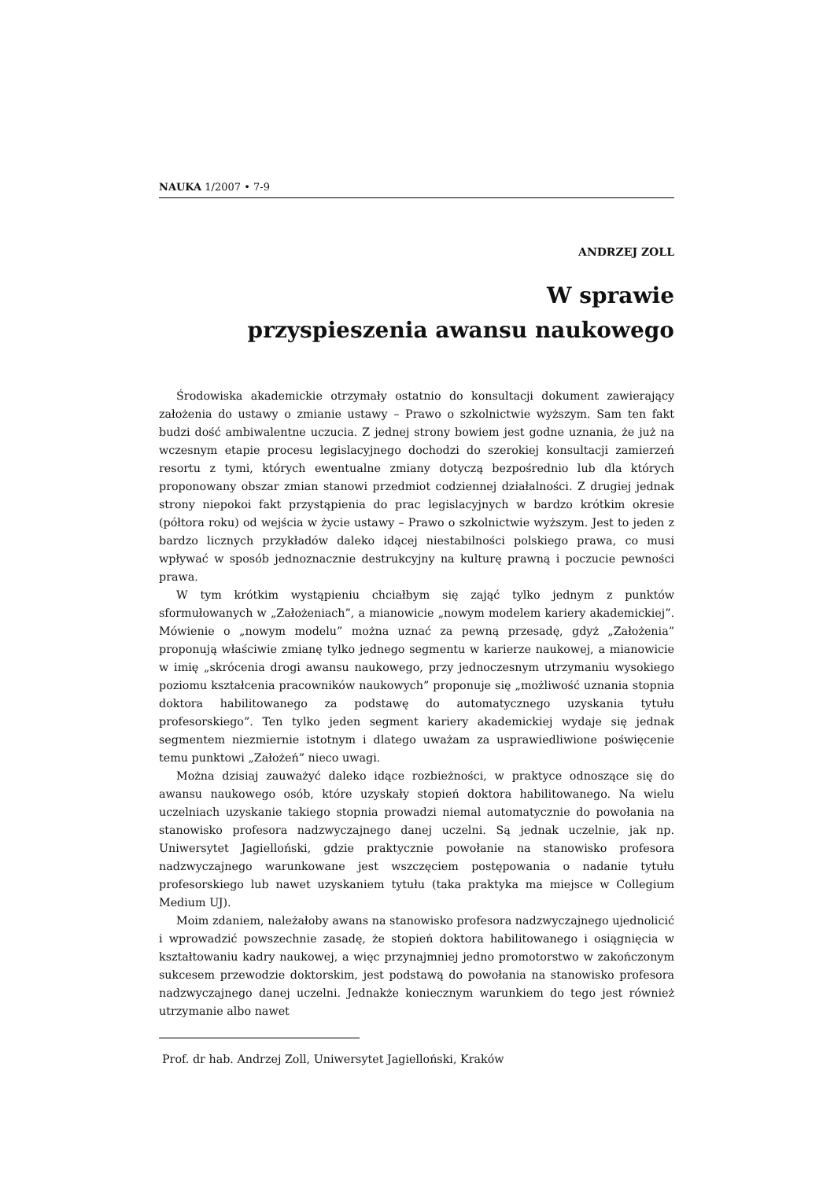NAUKA 1/2007 • 7-9
ANDRZEJ ZOLL
W sprawie
przyspieszenia awansu naukowego
Środowiska akademickie otrzymały ostatnio do konsultacji dokument zawierający założenia do ustawy o zmianie ustawy – Prawo o szkolnictwie wyższym. Sam ten fakt budzi dość ambiwalentne uczucia. Z jednej strony bowiem jest godne uznania, że już na wczesnym etapie procesu legislacyjnego dochodzi do szerokiej konsultacji zamierzeń resortu z tymi, których ewentualne zmiany dotyczą bezpośrednio lub dla których proponowany obszar zmian stanowi przedmiot codziennej działalności. Z drugiej jednak strony niepokoi fakt przystąpienia do prac legislacyjnych w bardzo krótkim okresie (półtora roku) od wejścia w życie ustawy – Prawo o szkolnictwie wyższym. Jest to jeden z bardzo licznych przykładów daleko idącej niestabilności polskiego prawa, co musi wpływać w sposób jednoznacznie destrukcyjny na kulturę prawną i poczucie pewności prawa.
W tym krótkim wystąpieniu chciałbym się zająć tylko jednym z punktów sformułowanych w „Założeniach”, a mianowicie „nowym modelem kariery akademickiej”. Mówienie o „nowym modelu” można uznać za pewną przesadę, gdyż „Założenia” proponują właściwie zmianę tylko jednego segmentu w karierze naukowej, a mianowicie w imię „skrócenia drogi awansu naukowego, przy jednoczesnym utrzymaniu wysokiego poziomu kształcenia pracowników naukowych” proponuje się „możliwość uznania stopnia doktora habilitowanego za podstawę do automatycznego uzyskania tytułu profesorskiego”. Ten tylko jeden segment kariery akademickiej wydaje się jednak segmentem niezmiernie istotnym i dlatego uważam za usprawiedliwione poświęcenie temu punktowi „Założeń” nieco uwagi.
Można dzisiaj zauważyć daleko idące rozbieżności, w praktyce odnoszące się do awansu naukowego osób, które uzyskały stopień doktora habilitowanego. Na wielu uczelniach uzyskanie takiego stopnia prowadzi niemal automatycznie do powołania na stanowisko profesora nadzwyczajnego danej uczelni. Są jednak uczelnie, jak np. Uniwersytet Jagielloński, gdzie praktycznie powołanie na stanowisko profesora nadzwyczajnego warunkowane jest wszczęciem postępowania o nadanie tytułu profesorskiego lub nawet uzyskaniem tytułu (taka praktyka ma miejsce w Collegium Medium UJ).
Moim zdaniem, należałoby awans na stanowisko profesora nadzwyczajnego ujednolicić i wprowadzić powszechnie zasadę, że stopień doktora habilitowanego i osiągnięcia w kształtowaniu kadry naukowej, a więc przynajmniej jedno promotorstwo w zakończonym sukcesem przewodzie doktorskim, jest podstawą do powołania na stanowisko profesora nadzwyczajnego danej uczelni. Jednakże koniecznym warunkiem do tego jest również utrzymanie albo nawet
Prof. dr hab. Andrzej Zoll, Uniwersytet Jagielloński, Kraków